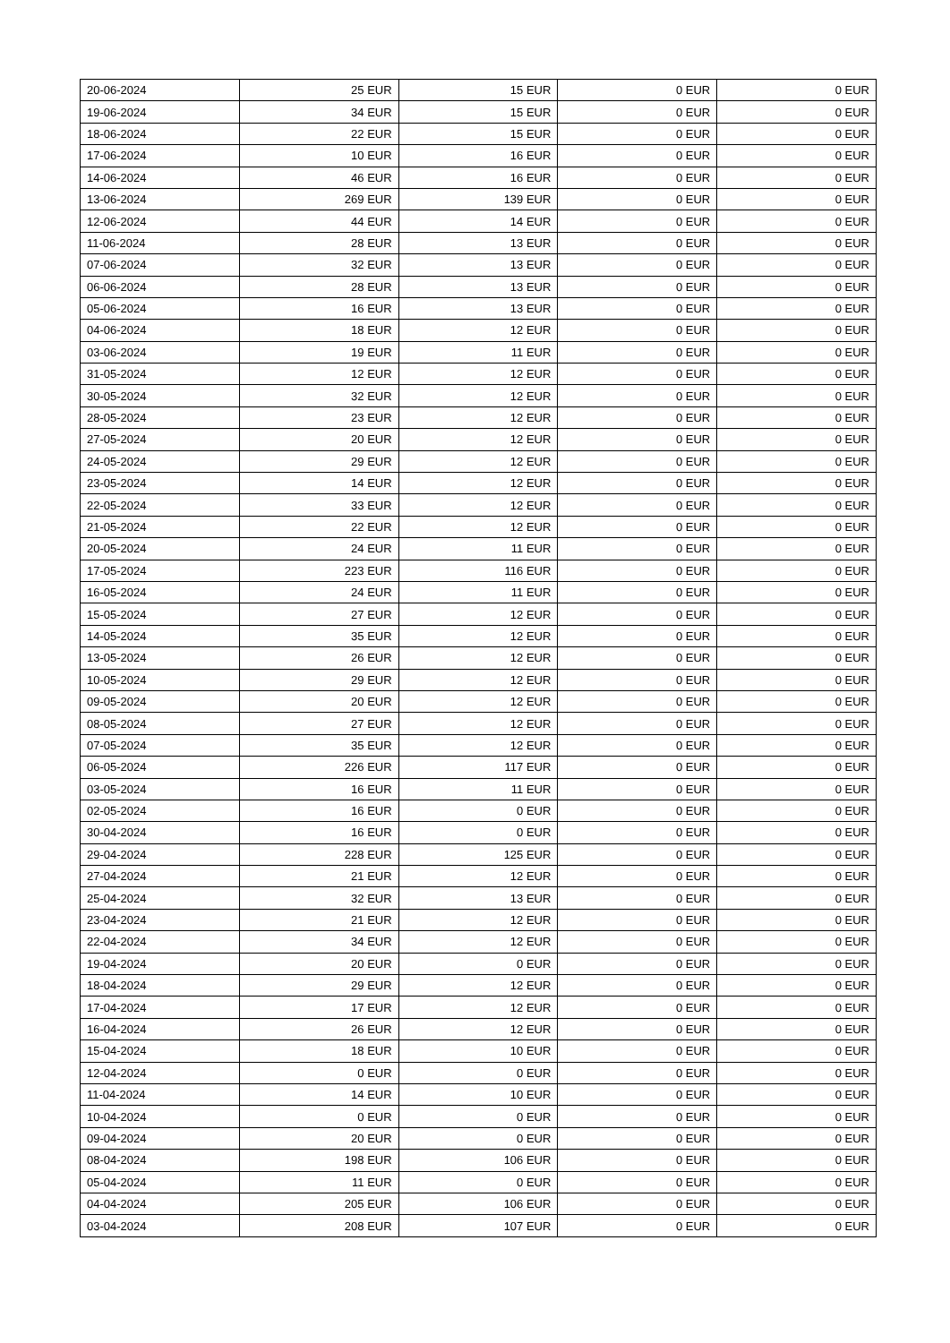| 20-06-2024 | 25 EUR | 15 EUR | 0 EUR | 0 EUR |
| 19-06-2024 | 34 EUR | 15 EUR | 0 EUR | 0 EUR |
| 18-06-2024 | 22 EUR | 15 EUR | 0 EUR | 0 EUR |
| 17-06-2024 | 10 EUR | 16 EUR | 0 EUR | 0 EUR |
| 14-06-2024 | 46 EUR | 16 EUR | 0 EUR | 0 EUR |
| 13-06-2024 | 269 EUR | 139 EUR | 0 EUR | 0 EUR |
| 12-06-2024 | 44 EUR | 14 EUR | 0 EUR | 0 EUR |
| 11-06-2024 | 28 EUR | 13 EUR | 0 EUR | 0 EUR |
| 07-06-2024 | 32 EUR | 13 EUR | 0 EUR | 0 EUR |
| 06-06-2024 | 28 EUR | 13 EUR | 0 EUR | 0 EUR |
| 05-06-2024 | 16 EUR | 13 EUR | 0 EUR | 0 EUR |
| 04-06-2024 | 18 EUR | 12 EUR | 0 EUR | 0 EUR |
| 03-06-2024 | 19 EUR | 11 EUR | 0 EUR | 0 EUR |
| 31-05-2024 | 12 EUR | 12 EUR | 0 EUR | 0 EUR |
| 30-05-2024 | 32 EUR | 12 EUR | 0 EUR | 0 EUR |
| 28-05-2024 | 23 EUR | 12 EUR | 0 EUR | 0 EUR |
| 27-05-2024 | 20 EUR | 12 EUR | 0 EUR | 0 EUR |
| 24-05-2024 | 29 EUR | 12 EUR | 0 EUR | 0 EUR |
| 23-05-2024 | 14 EUR | 12 EUR | 0 EUR | 0 EUR |
| 22-05-2024 | 33 EUR | 12 EUR | 0 EUR | 0 EUR |
| 21-05-2024 | 22 EUR | 12 EUR | 0 EUR | 0 EUR |
| 20-05-2024 | 24 EUR | 11 EUR | 0 EUR | 0 EUR |
| 17-05-2024 | 223 EUR | 116 EUR | 0 EUR | 0 EUR |
| 16-05-2024 | 24 EUR | 11 EUR | 0 EUR | 0 EUR |
| 15-05-2024 | 27 EUR | 12 EUR | 0 EUR | 0 EUR |
| 14-05-2024 | 35 EUR | 12 EUR | 0 EUR | 0 EUR |
| 13-05-2024 | 26 EUR | 12 EUR | 0 EUR | 0 EUR |
| 10-05-2024 | 29 EUR | 12 EUR | 0 EUR | 0 EUR |
| 09-05-2024 | 20 EUR | 12 EUR | 0 EUR | 0 EUR |
| 08-05-2024 | 27 EUR | 12 EUR | 0 EUR | 0 EUR |
| 07-05-2024 | 35 EUR | 12 EUR | 0 EUR | 0 EUR |
| 06-05-2024 | 226 EUR | 117 EUR | 0 EUR | 0 EUR |
| 03-05-2024 | 16 EUR | 11 EUR | 0 EUR | 0 EUR |
| 02-05-2024 | 16 EUR | 0 EUR | 0 EUR | 0 EUR |
| 30-04-2024 | 16 EUR | 0 EUR | 0 EUR | 0 EUR |
| 29-04-2024 | 228 EUR | 125 EUR | 0 EUR | 0 EUR |
| 27-04-2024 | 21 EUR | 12 EUR | 0 EUR | 0 EUR |
| 25-04-2024 | 32 EUR | 13 EUR | 0 EUR | 0 EUR |
| 23-04-2024 | 21 EUR | 12 EUR | 0 EUR | 0 EUR |
| 22-04-2024 | 34 EUR | 12 EUR | 0 EUR | 0 EUR |
| 19-04-2024 | 20 EUR | 0 EUR | 0 EUR | 0 EUR |
| 18-04-2024 | 29 EUR | 12 EUR | 0 EUR | 0 EUR |
| 17-04-2024 | 17 EUR | 12 EUR | 0 EUR | 0 EUR |
| 16-04-2024 | 26 EUR | 12 EUR | 0 EUR | 0 EUR |
| 15-04-2024 | 18 EUR | 10 EUR | 0 EUR | 0 EUR |
| 12-04-2024 | 0 EUR | 0 EUR | 0 EUR | 0 EUR |
| 11-04-2024 | 14 EUR | 10 EUR | 0 EUR | 0 EUR |
| 10-04-2024 | 0 EUR | 0 EUR | 0 EUR | 0 EUR |
| 09-04-2024 | 20 EUR | 0 EUR | 0 EUR | 0 EUR |
| 08-04-2024 | 198 EUR | 106 EUR | 0 EUR | 0 EUR |
| 05-04-2024 | 11 EUR | 0 EUR | 0 EUR | 0 EUR |
| 04-04-2024 | 205 EUR | 106 EUR | 0 EUR | 0 EUR |
| 03-04-2024 | 208 EUR | 107 EUR | 0 EUR | 0 EUR |